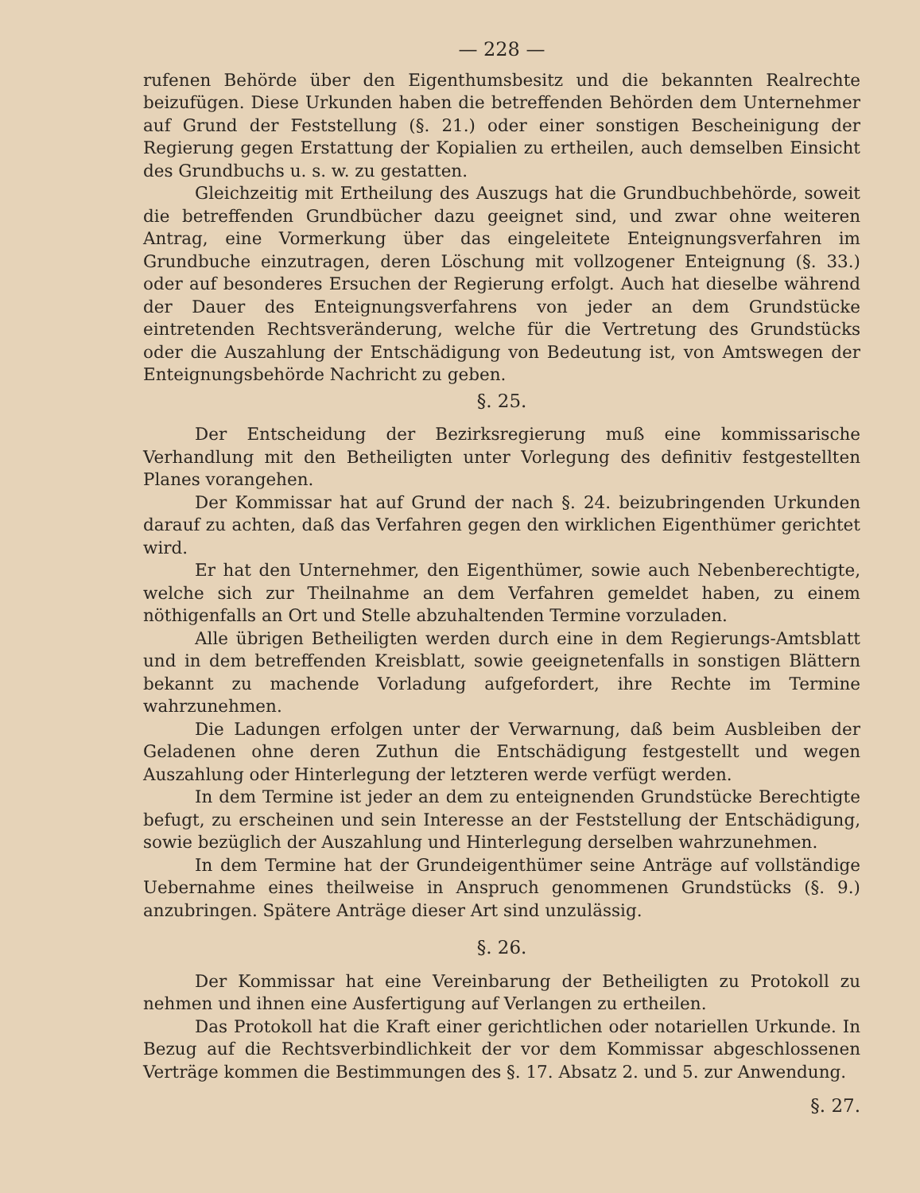— 228 —
rufenen Behörde über den Eigenthumsbesitz und die bekannten Realrechte beizufügen. Diese Urkunden haben die betreffenden Behörden dem Unternehmer auf Grund der Feststellung (§. 21.) oder einer sonstigen Bescheinigung der Regierung gegen Erstattung der Kopialien zu ertheilen, auch demselben Einsicht des Grundbuchs u. s. w. zu gestatten.
Gleichzeitig mit Ertheilung des Auszugs hat die Grundbuchbehörde, soweit die betreffenden Grundbücher dazu geeignet sind, und zwar ohne weiteren Antrag, eine Vormerkung über das eingeleitete Enteignungsverfahren im Grundbuche einzutragen, deren Löschung mit vollzogener Enteignung (§. 33.) oder auf besonderes Ersuchen der Regierung erfolgt. Auch hat dieselbe während der Dauer des Enteignungsverfahrens von jeder an dem Grundstücke eintretenden Rechtsveränderung, welche für die Vertretung des Grundstücks oder die Auszahlung der Entschädigung von Bedeutung ist, von Amtswegen der Enteignungsbehörde Nachricht zu geben.
§. 25.
Der Entscheidung der Bezirksregierung muß eine kommissarische Verhandlung mit den Betheiligten unter Vorlegung des definitiv festgestellten Planes vorangehen.
Der Kommissar hat auf Grund der nach §. 24. beizubringenden Urkunden darauf zu achten, daß das Verfahren gegen den wirklichen Eigenthümer gerichtet wird.
Er hat den Unternehmer, den Eigenthümer, sowie auch Nebenberechtigte, welche sich zur Theilnahme an dem Verfahren gemeldet haben, zu einem nöthigenfalls an Ort und Stelle abzuhaltenden Termine vorzuladen.
Alle übrigen Betheiligten werden durch eine in dem Regierungs-Amtsblatt und in dem betreffenden Kreisblatt, sowie geeignetenfalls in sonstigen Blättern bekannt zu machende Vorladung aufgefordert, ihre Rechte im Termine wahrzunehmen.
Die Ladungen erfolgen unter der Verwarnung, daß beim Ausbleiben der Geladenen ohne deren Zuthun die Entschädigung festgestellt und wegen Auszahlung oder Hinterlegung der letzteren werde verfügt werden.
In dem Termine ist jeder an dem zu enteignenden Grundstücke Berechtigte befugt, zu erscheinen und sein Interesse an der Feststellung der Entschädigung, sowie bezüglich der Auszahlung und Hinterlegung derselben wahrzunehmen.
In dem Termine hat der Grundeigenthümer seine Anträge auf vollständige Uebernahme eines theilweise in Anspruch genommenen Grundstücks (§. 9.) anzubringen. Spätere Anträge dieser Art sind unzulässig.
§. 26.
Der Kommissar hat eine Vereinbarung der Betheiligten zu Protokoll zu nehmen und ihnen eine Ausfertigung auf Verlangen zu ertheilen.
Das Protokoll hat die Kraft einer gerichtlichen oder notariellen Urkunde. In Bezug auf die Rechtsverbindlichkeit der vor dem Kommissar abgeschlossenen Verträge kommen die Bestimmungen des §. 17. Absatz 2. und 5. zur Anwendung.
§. 27.